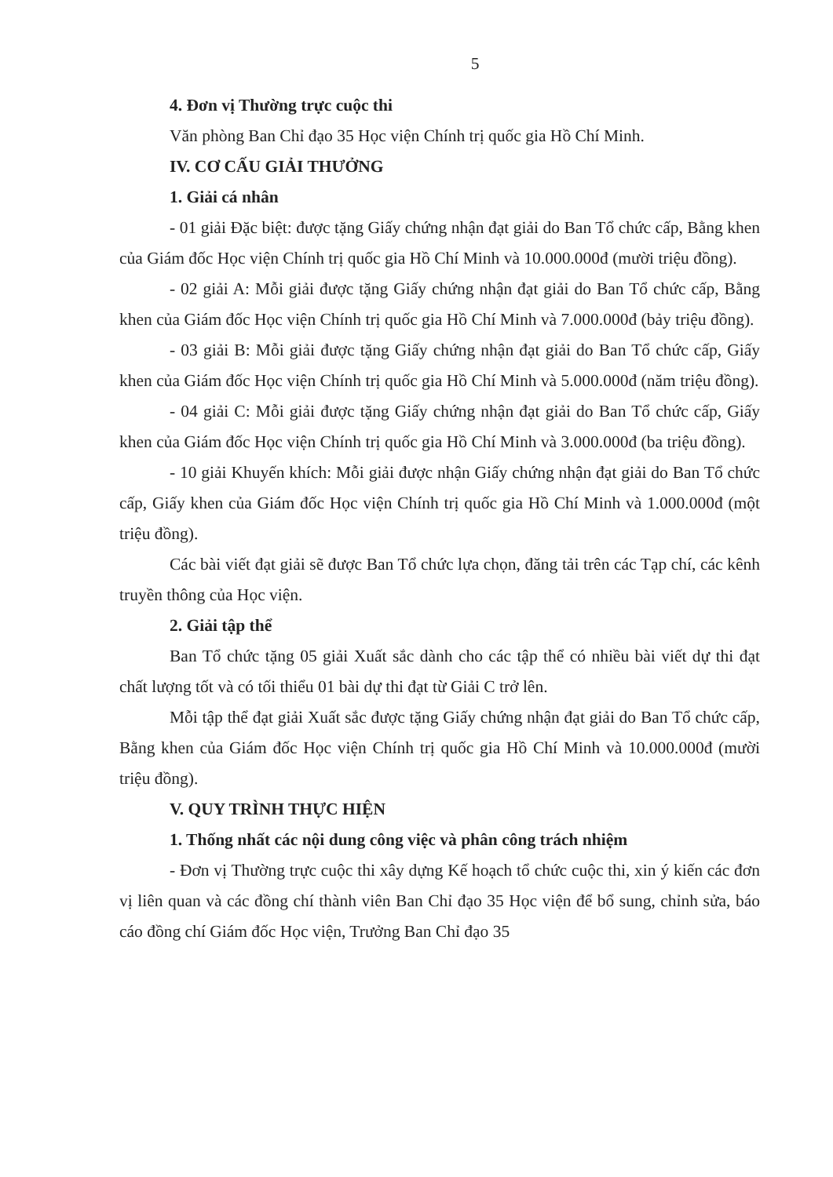5
4. Đơn vị Thường trực cuộc thi
Văn phòng Ban Chỉ đạo 35 Học viện Chính trị quốc gia Hồ Chí Minh.
IV. CƠ CẤU GIẢI THƯỞNG
1. Giải cá nhân
- 01 giải Đặc biệt: được tặng Giấy chứng nhận đạt giải do Ban Tổ chức cấp, Bằng khen của Giám đốc Học viện Chính trị quốc gia Hồ Chí Minh và 10.000.000đ (mười triệu đồng).
- 02 giải A: Mỗi giải được tặng Giấy chứng nhận đạt giải do Ban Tổ chức cấp, Bằng khen của Giám đốc Học viện Chính trị quốc gia Hồ Chí Minh và 7.000.000đ (bảy triệu đồng).
- 03 giải B: Mỗi giải được tặng Giấy chứng nhận đạt giải do Ban Tổ chức cấp, Giấy khen của Giám đốc Học viện Chính trị quốc gia Hồ Chí Minh và 5.000.000đ (năm triệu đồng).
- 04 giải C: Mỗi giải được tặng Giấy chứng nhận đạt giải do Ban Tổ chức cấp, Giấy khen của Giám đốc Học viện Chính trị quốc gia Hồ Chí Minh và 3.000.000đ (ba triệu đồng).
- 10 giải Khuyến khích: Mỗi giải được nhận Giấy chứng nhận đạt giải do Ban Tổ chức cấp, Giấy khen của Giám đốc Học viện Chính trị quốc gia Hồ Chí Minh và 1.000.000đ (một triệu đồng).
Các bài viết đạt giải sẽ được Ban Tổ chức lựa chọn, đăng tải trên các Tạp chí, các kênh truyền thông của Học viện.
2. Giải tập thể
Ban Tổ chức tặng 05 giải Xuất sắc dành cho các tập thể có nhiều bài viết dự thi đạt chất lượng tốt và có tối thiểu 01 bài dự thi đạt từ Giải C trở lên.
Mỗi tập thể đạt giải Xuất sắc được tặng Giấy chứng nhận đạt giải do Ban Tổ chức cấp, Bằng khen của Giám đốc Học viện Chính trị quốc gia Hồ Chí Minh và 10.000.000đ (mười triệu đồng).
V. QUY TRÌNH THỰC HIỆN
1. Thống nhất các nội dung công việc và phân công trách nhiệm
- Đơn vị Thường trực cuộc thi xây dựng Kế hoạch tổ chức cuộc thi, xin ý kiến các đơn vị liên quan và các đồng chí thành viên Ban Chỉ đạo 35 Học viện để bổ sung, chỉnh sửa, báo cáo đồng chí Giám đốc Học viện, Trưởng Ban Chỉ đạo 35